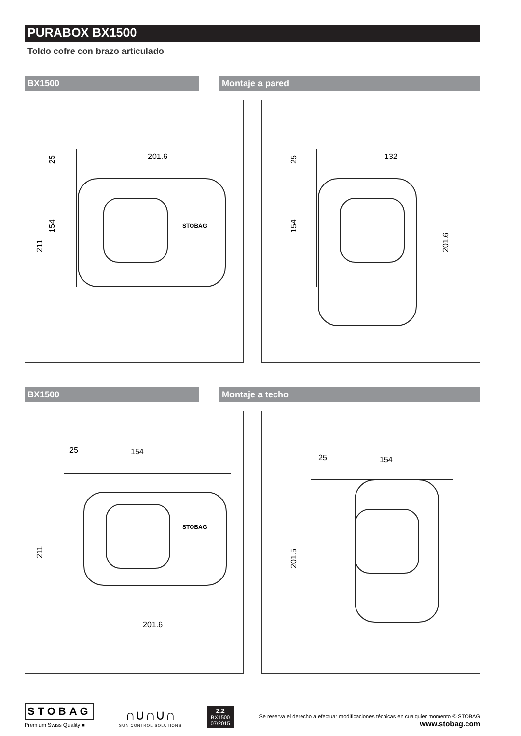PURABOX BX1500
Toldo cofre con brazo articulado
BX1500 Montaje a pared
201.6
25
154
211
STOBAG
132
25
154
201.6
BX1500 Montaje a techo
25
154
201.6
211
STOBAG
25
154
201.5
STOBAG
Premium Swiss Quality ■
∩∪∩∪∩
SUN CONTROL SOLUTIONS
2.2
BX1500
07/2015
Se reserva el derecho a efectuar modificaciones técnicas en cualquier momento © STOBAG
www.stobag.com